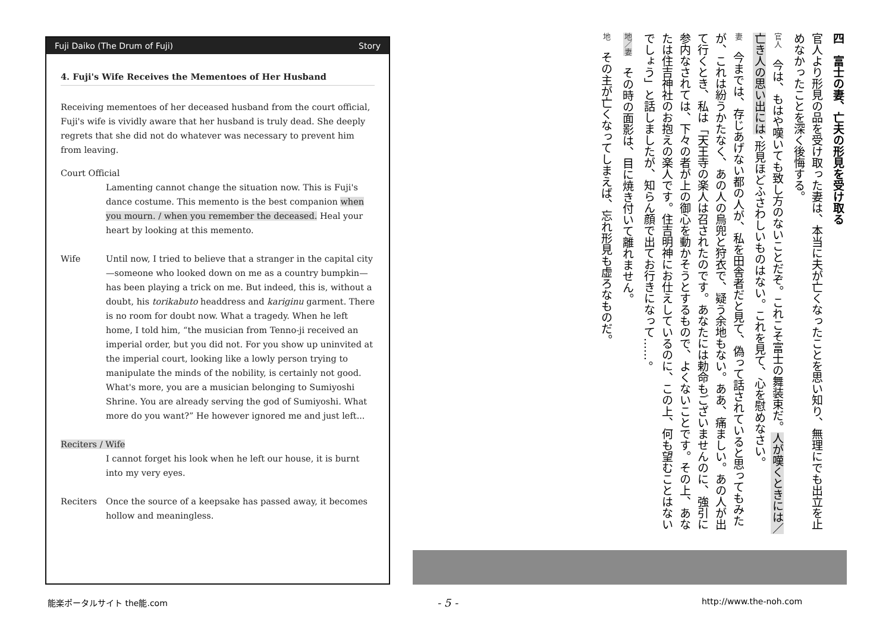Fuji Daiko (The Drum of Fuji) Story
4. Fuji's Wife Receives the Mementoes of Her Husband
Receiving mementoes of her deceased husband from the court official, Fuji's wife is vividly aware that her husband is truly dead. She deeply regrets that she did not do whatever was necessary to prevent him from leaving.
Court Official
Lamenting cannot change the situation now. This is Fuji's dance costume. This memento is the best companion when you mourn. / when you remember the deceased. Heal your heart by looking at this memento.
Wife Until now, I tried to believe that a stranger in the capital city—someone who looked down on me as a country bumpkin—has been playing a trick on me. But indeed, this is, without a doubt, his torikabuto headdress and kariginu garment. There is no room for doubt now. What a tragedy. When he left home, I told him, “the musician from Tenno-ji received an imperial order, but you did not. For you show up uninvited at the imperial court, looking like a lowly person trying to manipulate the minds of the nobility, is certainly not good. What's more, you are a musician belonging to Sumiyoshi Shrine. You are already serving the god of Sumiyoshi. What more do you want?” He however ignored me and just left...
Reciters / Wife
I cannot forget his look when he left our house, it is burnt into my very eyes.
Reciters Once the source of a keepsake has passed away, it becomes hollow and meaningless.
四　富士の妻、亡夫の形見を受け取る
官人より形見の品を受け取った妻は、本当に夫が亡くなったことを思い知り、無理にでも出立を止めなかったことを深く後悔する。
官人　今は、もはや嘆いても致し方のないことだぞ。これこそ富士の舞装束だ。人が嘆くときには／亡き人の思い出には、形見ほどふさわしいものはない。これを見て、心を慰めなさい。
妻　今までは、存じあげない都の人が、私を田舎者だと見て、偽って話されていると思ってもみたが、これは紛うかたなく、あの人の烏兜と狩衣で、疑う余地もない。ああ、痛ましい。あの人が出て行くとき、私は「天王寺の楽人は召されたのです。あなたには勅命もございませんのに、強引に参内なされては、下々の者が上の御心を動かそうとするもので、よくないことです。その上、あなたは住吉神社のお抱えの楽人です。住吉明神にお仕えしているのに、この上、何も望むことはないでしょう」と話しましたが、知らん顔で出てお行きになって……。
地／妻　その時の面影は、目に焼き付いて離れません。
地　その主が亡くなってしまえば、忘れ形見も虚ろなものだ。
能楽ポータルサイト the能.com - 5 - http://www.the-noh.com